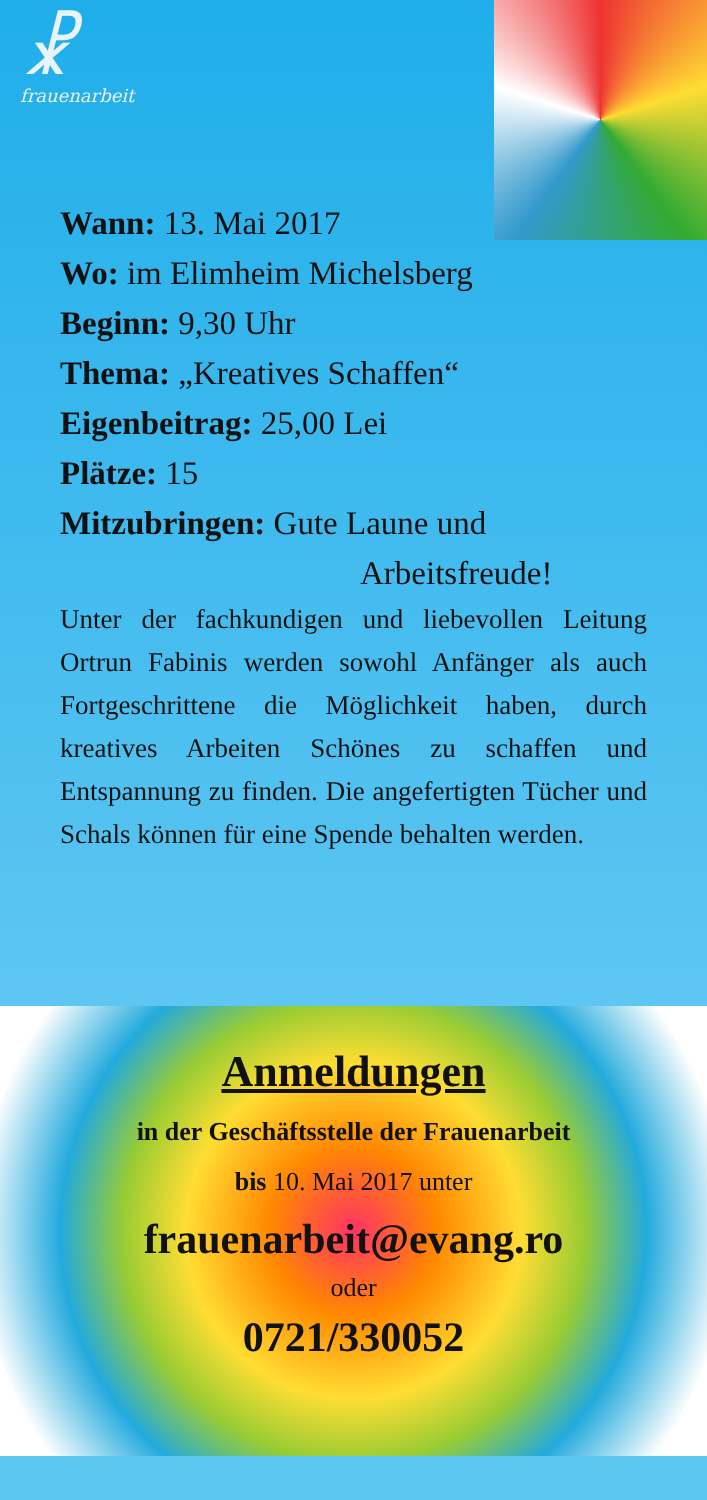☧
frauenarbeit
Wann: 13. Mai 2017
Wo: im Elimheim Michelsberg
Beginn: 9,30 Uhr
Thema: „Kreatives Schaffen“
Eigenbeitrag: 25,00 Lei
Plätze: 15
Mitzubringen: Gute Laune und
Arbeitsfreude!
Unter der fachkundigen und liebevollen Leitung Ortrun Fabinis werden sowohl Anfänger als auch Fortgeschrittene die Möglichkeit haben, durch kreatives Arbeiten Schönes zu schaffen und Entspannung zu finden. Die angefertigten Tücher und Schals können für eine Spende behalten werden.
Anmeldungen
in der Geschäftsstelle der Frauenarbeit
bis 10. Mai 2017 unter
frauenarbeit@evang.ro
oder
0721/330052